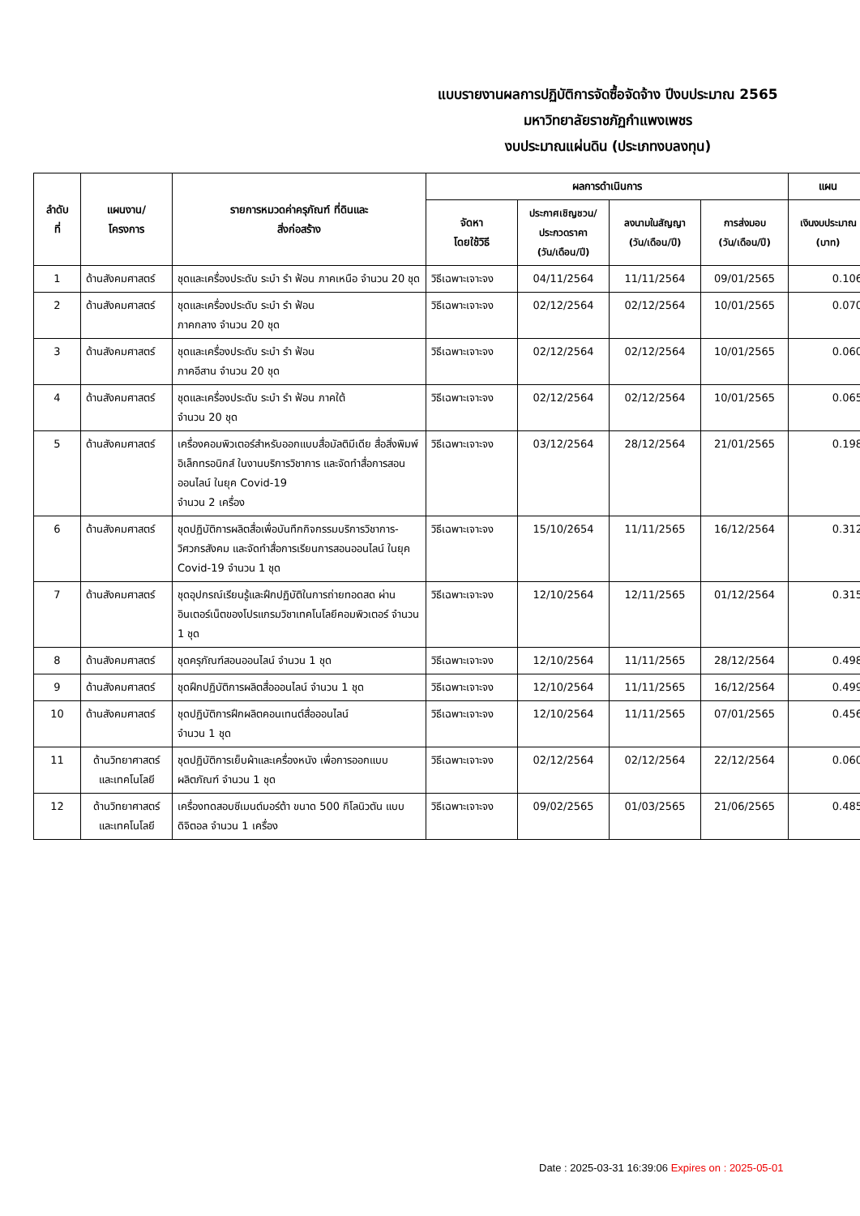แบบรายงานผลการปฏิบัติการจัดซื้อจัดจ้าง ปีงบประมาณ 2565
มหาวิทยาลัยราชภัฏกำแพงเพชร
งบประมาณแผ่นดิน (ประเภทงบลงทุน)
| ลำดับ ที่ | แผนงาน/ โครงการ | รายการหมวดค่าครุภัณฑ์ ที่ดินและ สิ่งก่อสร้าง | ผลการดำเนินการ | | | | แผน |
| --- | --- | --- | --- | --- | --- | --- | --- |
| | | | จัดหา โดยใช้วิธี | ประกาศเชิญชวน/ ประกวดราคา (วัน/เดือน/ปี) | ลงนามในสัญญา (วัน/เดือน/ปี) | การส่งมอบ (วัน/เดือน/ปี) | เงินงบประมาณ (บาท) |
| 1 | ด้านสังคมศาสตร์ | ชุดและเครื่องประดับ ระบำ รำ ฟ้อน ภาคเหนือ จำนวน 20 ชุด | วิธีเฉพาะเจาะจง | 04/11/2564 | 11/11/2564 | 09/01/2565 | 0.106 |
| 2 | ด้านสังคมศาสตร์ | ชุดและเครื่องประดับ ระบำ รำ ฟ้อน ภาคกลาง จำนวน 20 ชุด | วิธีเฉพาะเจาะจง | 02/12/2564 | 02/12/2564 | 10/01/2565 | 0.070 |
| 3 | ด้านสังคมศาสตร์ | ชุดและเครื่องประดับ ระบำ รำ ฟ้อน ภาคอีสาน จำนวน 20 ชุด | วิธีเฉพาะเจาะจง | 02/12/2564 | 02/12/2564 | 10/01/2565 | 0.060 |
| 4 | ด้านสังคมศาสตร์ | ชุดและเครื่องประดับ ระบำ รำ ฟ้อน ภาคใต้ จำนวน 20 ชุด | วิธีเฉพาะเจาะจง | 02/12/2564 | 02/12/2564 | 10/01/2565 | 0.065 |
| 5 | ด้านสังคมศาสตร์ | เครื่องคอมพิวเตอร์สำหรับออกแบบสื่อมัลติมีเดีย สื่อสิ่งพิมพ์อิเล็กทรอนิกส์ ในงานบริการวิชาการ และจัดทำสื่อการสอนออนไลน์ ในยุค Covid-19 จำนวน 2 เครื่อง | วิธีเฉพาะเจาะจง | 03/12/2564 | 28/12/2564 | 21/01/2565 | 0.198 |
| 6 | ด้านสังคมศาสตร์ | ชุดปฏิบัติการผลิตสื่อเพื่อบันทึกกิจกรรมบริการวิชาการ-วิศวกรสังคม และจัดทำสื่อการเรียนการสอนออนไลน์ ในยุค Covid-19 จำนวน 1 ชุด | วิธีเฉพาะเจาะจง | 15/10/2654 | 11/11/2565 | 16/12/2564 | 0.312 |
| 7 | ด้านสังคมศาสตร์ | ชุดอุปกรณ์เรียนรู้และฝึกปฏิบัติในการถ่ายทอดสด ผ่านอินเตอร์เน็ตของโปรแกรมวิชาเทคโนโลยีคอมพิวเตอร์ จำนวน 1 ชุด | วิธีเฉพาะเจาะจง | 12/10/2564 | 12/11/2565 | 01/12/2564 | 0.315 |
| 8 | ด้านสังคมศาสตร์ | ชุดครุภัณฑ์สอนออนไลน์ จำนวน 1 ชุด | วิธีเฉพาะเจาะจง | 12/10/2564 | 11/11/2565 | 28/12/2564 | 0.498 |
| 9 | ด้านสังคมศาสตร์ | ชุดฝึกปฏิบัติการผลิตสื่อออนไลน์ จำนวน 1 ชุด | วิธีเฉพาะเจาะจง | 12/10/2564 | 11/11/2565 | 16/12/2564 | 0.499 |
| 10 | ด้านสังคมศาสตร์ | ชุดปฏิบัติการฝึกผลิตคอนเทนต์สื่อออนไลน์ จำนวน 1 ชุด | วิธีเฉพาะเจาะจง | 12/10/2564 | 11/11/2565 | 07/01/2565 | 0.456 |
| 11 | ด้านวิทยาศาสตร์ และเทคโนโลยี | ชุดปฏิบัติการเย็บผ้าและเครื่องหนัง เพื่อการออกแบบผลิตภัณฑ์ จำนวน 1 ชุด | วิธีเฉพาะเจาะจง | 02/12/2564 | 02/12/2564 | 22/12/2564 | 0.060 |
| 12 | ด้านวิทยาศาสตร์ และเทคโนโลยี | เครื่องทดสอบซีเมนต์มอร์ต้า ขนาด 500 กิโลนิวตัน แบบดิจิตอล จำนวน 1 เครื่อง | วิธีเฉพาะเจาะจง | 09/02/2565 | 01/03/2565 | 21/06/2565 | 0.485 |
Date : 2025-03-31 16:39:06 Expires on : 2025-05-01